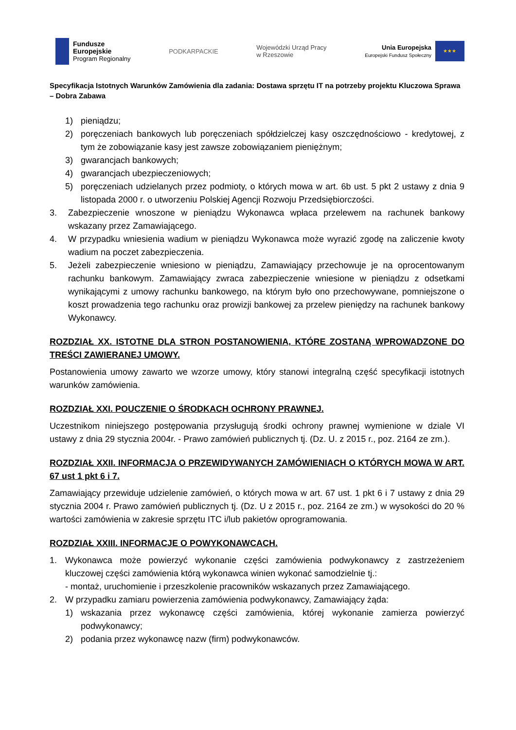Fundusze
Europejskie
Program Regionalny
PODKARPACKIE
Wojewódzki Urząd Pracy
w Rzeszowie
Unia Europejska
Europejski Fundusz Społeczny
★★★
Specyfikacja Istotnych Warunków Zamówienia dla zadania: Dostawa sprzętu IT na potrzeby projektu Kluczowa Sprawa – Dobra Zabawa
1) pieniądzu;
2) poręczeniach bankowych lub poręczeniach spółdzielczej kasy oszczędnościowo - kredytowej, z tym że zobowiązanie kasy jest zawsze zobowiązaniem pieniężnym;
3) gwarancjach bankowych;
4) gwarancjach ubezpieczeniowych;
5) poręczeniach udzielanych przez podmioty, o których mowa w art. 6b ust. 5 pkt 2 ustawy z dnia 9 listopada 2000 r. o utworzeniu Polskiej Agencji Rozwoju Przedsiębiorczości.
3. Zabezpieczenie wnoszone w pieniądzu Wykonawca wpłaca przelewem na rachunek bankowy wskazany przez Zamawiającego.
4. W przypadku wniesienia wadium w pieniądzu Wykonawca może wyrazić zgodę na zaliczenie kwoty wadium na poczet zabezpieczenia.
5. Jeżeli zabezpieczenie wniesiono w pieniądzu, Zamawiający przechowuje je na oprocentowanym rachunku bankowym. Zamawiający zwraca zabezpieczenie wniesione w pieniądzu z odsetkami wynikającymi z umowy rachunku bankowego, na którym było ono przechowywane, pomniejszone o koszt prowadzenia tego rachunku oraz prowizji bankowej za przelew pieniędzy na rachunek bankowy Wykonawcy.
ROZDZIAŁ XX. ISTOTNE DLA STRON POSTANOWIENIA, KTÓRE ZOSTANĄ WPROWADZONE DO TREŚCI ZAWIERANEJ UMOWY.
Postanowienia umowy zawarto we wzorze umowy, który stanowi integralną część specyfikacji istotnych warunków zamówienia.
ROZDZIAŁ XXI. POUCZENIE O ŚRODKACH OCHRONY PRAWNEJ.
Uczestnikom niniejszego postępowania przysługują środki ochrony prawnej wymienione w dziale VI ustawy z dnia 29 stycznia 2004r. - Prawo zamówień publicznych tj. (Dz. U. z 2015 r., poz. 2164 ze zm.).
ROZDZIAŁ XXII. INFORMACJA O PRZEWIDYWANYCH ZAMÓWIENIACH O KTÓRYCH MOWA W ART. 67 ust 1 pkt 6 i 7.
Zamawiający przewiduje udzielenie zamówień, o których mowa w art. 67 ust. 1 pkt 6 i 7 ustawy z dnia 29 stycznia 2004 r. Prawo zamówień publicznych tj. (Dz. U z 2015 r., poz. 2164 ze zm.) w wysokości do 20 % wartości zamówienia w zakresie sprzętu ITC i/lub pakietów oprogramowania.
ROZDZIAŁ XXIII. INFORMACJE O POWYKONAWCACH.
1. Wykonawca może powierzyć wykonanie części zamówienia podwykonawcy z zastrzeżeniem kluczowej części zamówienia którą wykonawca winien wykonać samodzielnie tj.:
- montaż, uruchomienie i przeszkolenie pracowników wskazanych przez Zamawiającego.
2. W przypadku zamiaru powierzenia zamówienia podwykonawcy, Zamawiający żąda:
1) wskazania przez wykonawcę części zamówienia, której wykonanie zamierza powierzyć podwykonawcy;
2) podania przez wykonawcę nazw (firm) podwykonawców.